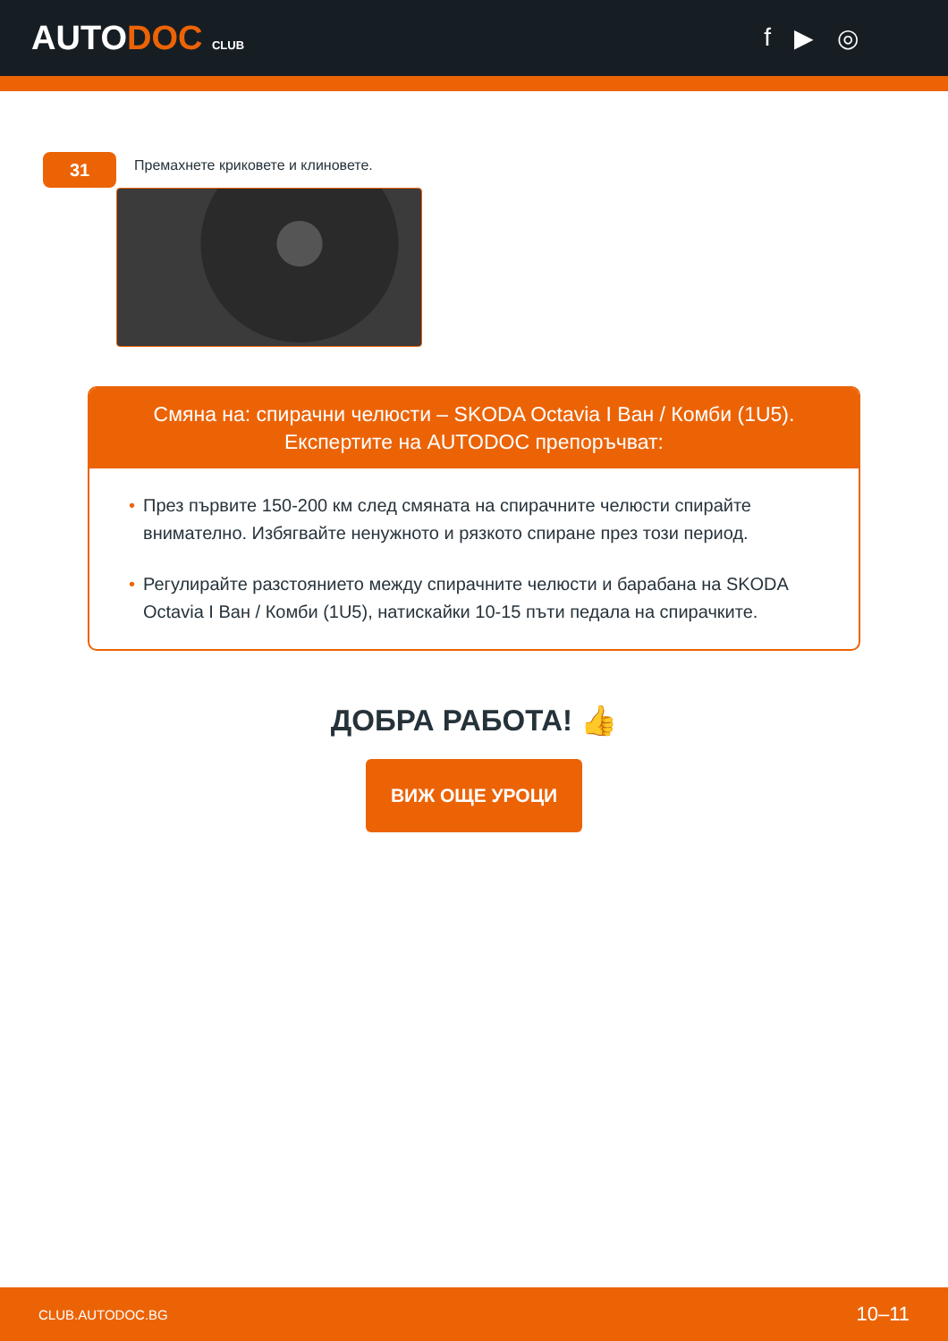AUTODOC CLUB
f ▶ ◎
31
Премахнете криковете и клиновете.
Смяна на: спирачни челюсти – SKODA Octavia I Ван / Комби (1U5).
Експертите на AUTODOC препоръчват:
• През първите 150-200 км след смяната на спирачните челюсти спирайте внимателно. Избягвайте ненужното и рязкото спиране през този период.
• Регулирайте разстоянието между спирачните челюсти и барабана на SKODA Octavia I Ван / Комби (1U5), натискайки 10-15 пъти педала на спирачките.
ДОБРА РАБОТА! 👍
ВИЖ ОЩЕ УРОЦИ
CLUB.AUTODOC.BG 10–11